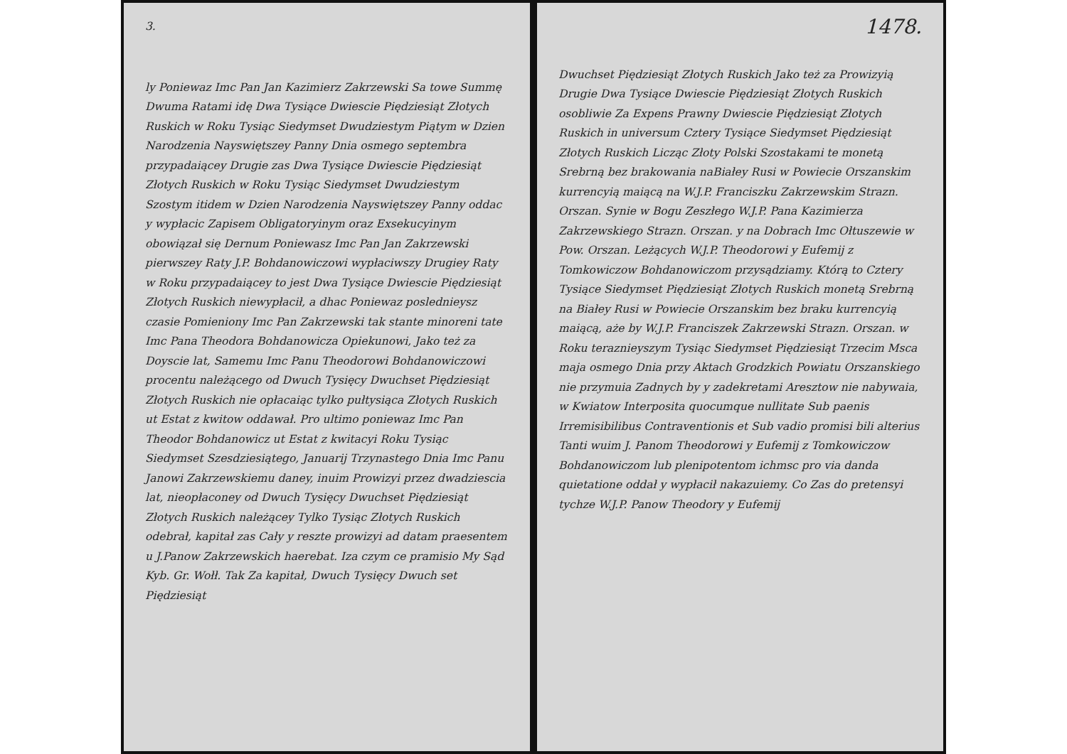3.
ly Poniewaz Imc Pan Jan Kazimierz Zakrzewski Sa towe Summę Dwuma Ratami idę Dwa Tysiące Dwiescie Piędziesiąt Złotych Ruskich w Roku Tysiąc Siedymset Dwudziestym Piątym w Dzien Narodzenia Nayswiętszey Panny Dnia osmego septembra przypadaiącey Drugie zas Dwa Tysiące Dwiescie Piędziesiąt Złotych Ruskich w Roku Tysiąc Siedymset Dwudziestym Szostym itidem w Dzien Narodzenia Nayswiętszey Panny oddac y wypłacic Zapisem Obligatoryinym oraz Exsekucyinym obowiązał się Dernum Poniewasz Imc Pan Jan Zakrzewski pierwszey Raty J.P. Bohdanowiczowi wypłaciwszy Drugiey Raty w Roku przypadaiącey to jest Dwa Tysiące Dwiescie Piędziesiąt Złotych Ruskich niewypłacił, a dhac Poniewaz poslednieysz czasie Pomieniony Imc Pan Zakrzewski tak stante minoreni tate Imc Pana Theodora Bohdanowicza Opiekunowi, Jako też za Doyscie lat, Samemu Imc Panu Theodorowi Bohdanowiczowi procentu należącego od Dwuch Tysięcy Dwuchset Piędziesiąt Złotych Ruskich nie opłacaiąc tylko pułtysiąca Złotych Ruskich ut Estat z kwitow oddawał. Pro ultimo poniewaz Imc Pan Theodor Bohdanowicz ut Estat z kwitacyi Roku Tysiąc Siedymset Szesdziesiątego, Januarij Trzynastego Dnia Imc Panu Janowi Zakrzewskiemu daney, inuim Prowizyi przez dwadziescia lat, nieopłaconey od Dwuch Tysięcy Dwuchset Piędziesiąt Złotych Ruskich należącey Tylko Tysiąc Złotych Ruskich odebrał, kapitał zas Cały y reszte prowizyi ad datam praesentem u J.Panow Zakrzewskich haerebat. Iza czym ce pramisio My Sąd Kyb. Gr. Wołł. Tak Za kapitał, Dwuch Tysięcy Dwuch set Piędziesiąt
1478.
Dwuchset Piędziesiąt Złotych Ruskich Jako też za Prowizyią Drugie Dwa Tysiące Dwiescie Piędziesiąt Złotych Ruskich osobliwie Za Expens Prawny Dwiescie Piędziesiąt Złotych Ruskich in universum Cztery Tysiące Siedymset Piędziesiąt Złotych Ruskich Licząc Złoty Polski Szostakami te monetą Srebrną bez brakowania naBiałey Rusi w Powiecie Orszanskim kurrencyią maiącą na W.J.P. Franciszku Zakrzewskim Strazn. Orszan. Synie w Bogu Zeszłego W.J.P. Pana Kazimierza Zakrzewskiego Strazn. Orszan. y na Dobrach Imc Ołtuszewie w Pow. Orszan. Leżących W.J.P. Theodorowi y Eufemij z Tomkowiczow Bohdanowiczom przysądziamy. Którą to Cztery Tysiące Siedymset Piędziesiąt Złotych Ruskich monetą Srebrną na Białey Rusi w Powiecie Orszanskim bez braku kurrencyią maiącą, aże by W.J.P. Franciszek Zakrzewski Strazn. Orszan. w Roku teraznieyszym Tysiąc Siedymset Piędziesiąt Trzecim Msca maja osmego Dnia przy Aktach Grodzkich Powiatu Orszanskiego nie przymuia Zadnych by y zadekretami Aresztow nie nabywaia, w Kwiatow Interposita quocumque nullitate Sub paenis Irremisibilibus Contraventionis et Sub vadio promisi bili alterius Tanti wuim J. Panom Theodorowi y Eufemij z Tomkowiczow Bohdanowiczom lub plenipotentom ichmsc pro via danda quietatione oddał y wypłacił nakazuiemy. Co Zas do pretensyi tychze W.J.P. Panow Theodory y Eufemij